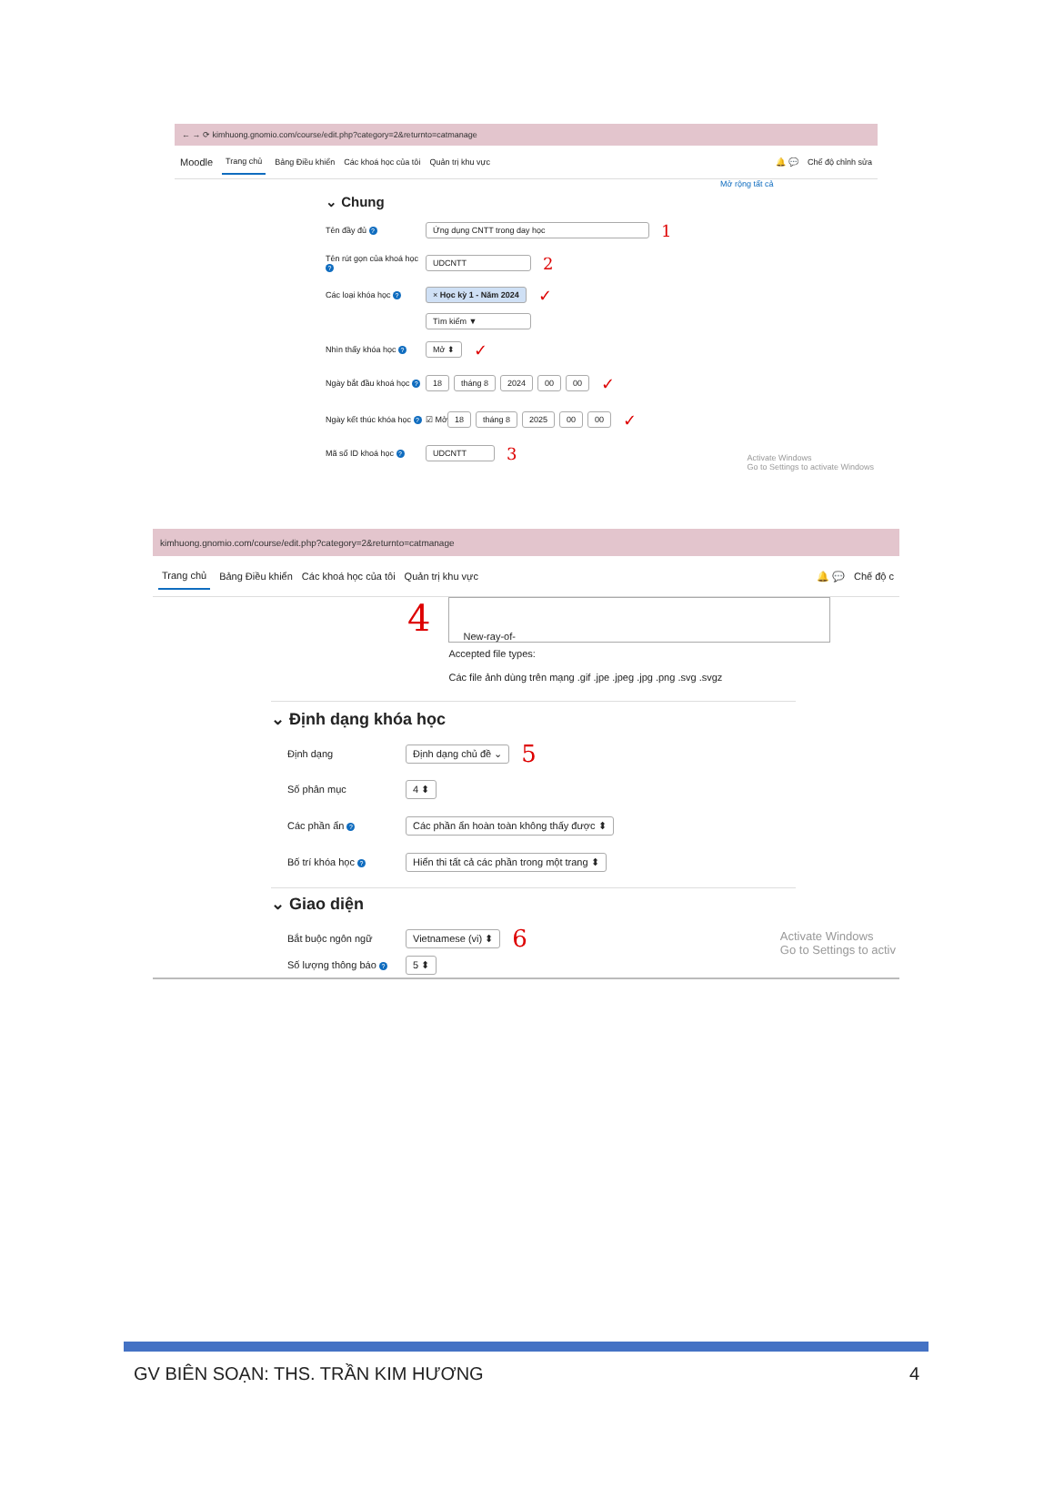← → ⟳ kimhuong.gnomio.com/course/edit.php?category=2&returnto=catmanage
Moodle Trang chủ Bảng Điều khiển Các khoá học của tôi Quản trị khu vực 🔔 💬 Chế độ chỉnh sửa
Mở rộng tất cả
⌄ Chung
Tên đầy đủ ? Ứng dụng CNTT trong day học 1
Tên rút gọn của khoá học ? UDCNTT 2
Các loại khóa học ? × Học kỳ 1 - Năm 2024 ✓
Tìm kiếm ▼
Nhìn thấy khóa học ? Mở ⬍ ✓
Ngày bắt đầu khoá học ? 18 tháng 8 2024 00 00 ✓
Ngày kết thúc khóa học ? ☑ Mở 18 tháng 8 2025 00 00 ✓
Mã số ID khoá học ? UDCNTT 3
Activate Windows
Go to Settings to activate Windows
kimhuong.gnomio.com/course/edit.php?category=2&returnto=catmanage
Trang chủ Bảng Điều khiển Các khoá học của tôi Quản trị khu vực 🔔 💬 Chế độ c
4
New-ray-of-
Accepted file types:
Các file ảnh dùng trên mạng .gif .jpe .jpeg .jpg .png .svg .svgz
⌄ Định dạng khóa học
Định dạng Định dạng chủ đề ⌄ 5
Số phân mục 4 ⬍
Các phần ẩn ? Các phần ẩn hoàn toàn không thấy được ⬍
Bố trí khóa học ? Hiển thi tất cả các phần trong một trang ⬍
⌄ Giao diện
Bắt buộc ngôn ngữ Vietnamese (vi) ⬍ 6
Số lượng thông báo ? 5 ⬍
Activate Windows
Go to Settings to activ
GV BIÊN SOẠN: THS. TRẦN KIM HƯƠNG 4